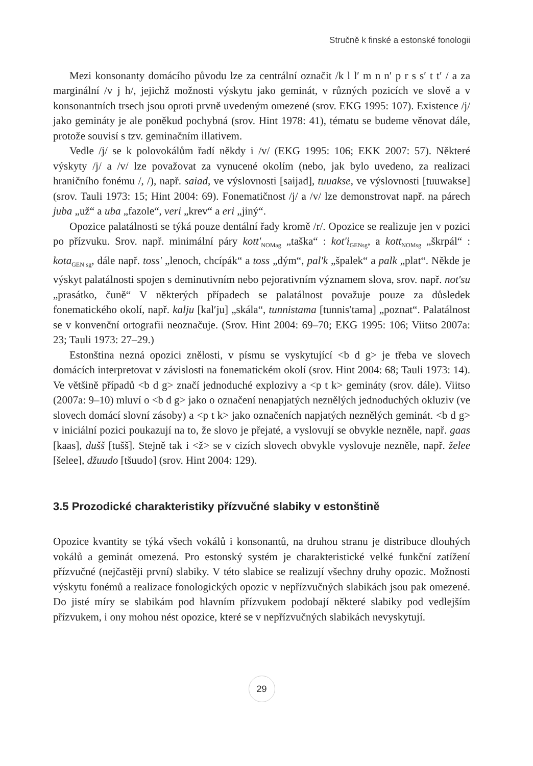Stručně k finské a estonské fonologii
Mezi konsonanty domácího původu lze za centrální označit /k l lʹ m n nʹ p r s sʹ t tʹ / a za marginální /v j h/, jejichž možnosti výskytu jako geminát, v různých pozicích ve slově a v konsonantních trsech jsou oproti prvně uvedeným omezené (srov. EKG 1995: 107). Existence /j/ jako gemináty je ale poněkud pochybná (srov. Hint 1978: 41), tématu se budeme věnovat dále, protože souvisí s tzv. geminačním illativem.
Vedle /j/ se k polovokálům řadí někdy i /v/ (EKG 1995: 106; EKK 2007: 57). Některé výskyty /j/ a /v/ lze považovat za vynucené okolím (nebo, jak bylo uvedeno, za realizaci hraničního fonému /, /), např. saiad, ve výslovnosti [saijad], tuuakse, ve výslovnosti [tuuwakse] (srov. Tauli 1973: 15; Hint 2004: 69). Fonematičnost /j/ a /v/ lze demonstrovat např. na párech juba „už“ a uba „fazole“, veri „krev“ a eri „jiný“.
Opozice palatálnosti se týká pouze dentální řady kromě /r/. Opozice se realizuje jen v pozici po přízvuku. Srov. např. minimální páry kottʹ<sub>NOMag</sub> „taška“ : kotʹi<sub>GENsg</sub>, a kott<sub>NOMsg</sub> „škrpál“ : kota<sub>GEN sg</sub>, dále např. tossʹ „lenoch, chcípák“ a toss „dým“, palʹk „špalek“ a palk „plat“. Někde je výskyt palatálnosti spojen s deminutivním nebo pejorativním významem slova, srov. např. notʹsu „prasátko, čuně“ V některých případech se palatálnost považuje pouze za důsledek fonematického okolí, např. kalju [kalʹju] „skála“, tunnistama [tunnisʹtama] „poznat“. Palatálnost se v konvenční ortografii neoznačuje. (Srov. Hint 2004: 69–70; EKG 1995: 106; Viitso 2007a: 23; Tauli 1973: 27–29.)
Estonština nezná opozici znělosti, v písmu se vyskytující <b d g> je třeba ve slovech domácích interpretovat v závislosti na fonematickém okolí (srov. Hint 2004: 68; Tauli 1973: 14). Ve většině případů <b d g> značí jednoduché explozivy a <p t k> gemináty (srov. dále). Viitso (2007a: 9–10) mluví o <b d g> jako o označení nenapjatých neznělých jednoduchých okluziv (ve slovech domácí slovní zásoby) a <p t k> jako označeních napjatých neznělých geminát. <b d g> v iniciální pozici poukazují na to, že slovo je přejaté, a vyslovují se obvykle neznělе, např. gaas [kaas], dušš [tušš]. Stejně tak i <ž> se v cizích slovech obvykle vyslovuje neznělе, např. želee [šelee], džuudo [tšuudo] (srov. Hint 2004: 129).
3.5 Prozodické charakteristiky přízvučné slabiky v estonštině
Opozice kvantity se týká všech vokálů i konsonantů, na druhou stranu je distribuce dlouhých vokálů a geminát omezená. Pro estonský systém je charakteristické velké funkční zatížení přízvučné (nejčastěji první) slabiky. V této slabice se realizují všechny druhy opozic. Možnosti výskytu fonémů a realizace fonologických opozic v nepřízvučných slabikách jsou pak omezené. Do jisté míry se slabikám pod hlavním přízvukem podobají některé slabiky pod vedlejším přízvukem, i ony mohou nést opozice, které se v nepřízvučných slabikách nevyskytují.
29